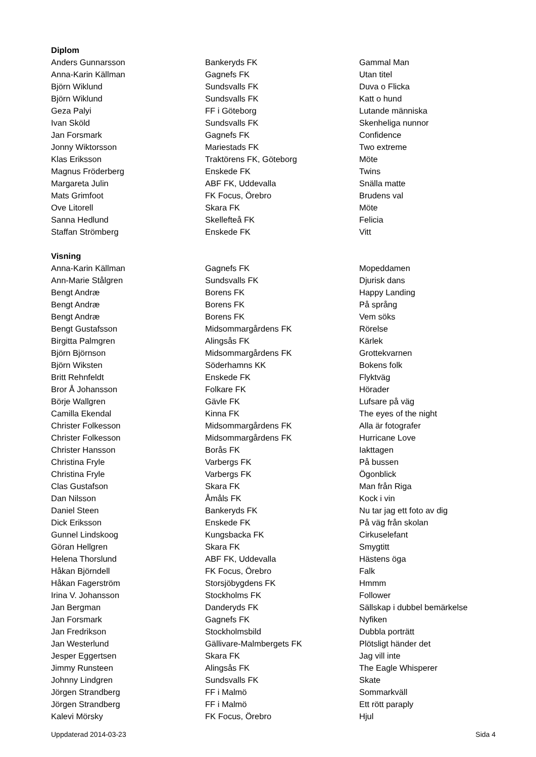| Diplom | | |
| --- | --- | --- |
| Anders Gunnarsson | Bankeryds FK | Gammal Man |
| Anna-Karin Källman | Gagnefs FK | Utan titel |
| Björn Wiklund | Sundsvalls FK | Duva o Flicka |
| Björn Wiklund | Sundsvalls FK | Katt o hund |
| Geza Palyi | FF i Göteborg | Lutande människa |
| Ivan Sköld | Sundsvalls FK | Skenheliga nunnor |
| Jan Forsmark | Gagnefs FK | Confidence |
| Jonny Wiktorsson | Mariestads FK | Two extreme |
| Klas Eriksson | Traktörens FK, Göteborg | Möte |
| Magnus Fröderberg | Enskede FK | Twins |
| Margareta Julin | ABF FK, Uddevalla | Snälla matte |
| Mats Grimfoot | FK Focus, Örebro | Brudens val |
| Ove Litorell | Skara FK | Möte |
| Sanna Hedlund | Skellefteå FK | Felicia |
| Staffan Strömberg | Enskede FK | Vitt |
| Visning | | |
| Anna-Karin Källman | Gagnefs FK | Mopeddamen |
| Ann-Marie Stålgren | Sundsvalls FK | Djurisk dans |
| Bengt Andræ | Borens FK | Happy Landing |
| Bengt Andræ | Borens FK | På språng |
| Bengt Andræ | Borens FK | Vem söks |
| Bengt Gustafsson | Midsommargårdens FK | Rörelse |
| Birgitta Palmgren | Alingsås FK | Kärlek |
| Björn Björnson | Midsommargårdens FK | Grottekvarnen |
| Björn Wiksten | Söderhamns KK | Bokens folk |
| Britt Rehnfeldt | Enskede FK | Flyktväg |
| Bror Å Johansson | Folkare FK | Hörader |
| Börje Wallgren | Gävle FK | Lufsare på väg |
| Camilla Ekendal | Kinna FK | The eyes of the night |
| Christer Folkesson | Midsommargårdens FK | Alla är fotografer |
| Christer Folkesson | Midsommargårdens FK | Hurricane Love |
| Christer Hansson | Borås FK | Iakttagen |
| Christina Fryle | Varbergs FK | På bussen |
| Christina Fryle | Varbergs FK | Ögonblick |
| Clas Gustafson | Skara FK | Man från Riga |
| Dan Nilsson | Åmåls FK | Kock i vin |
| Daniel Steen | Bankeryds FK | Nu tar jag ett foto av dig |
| Dick Eriksson | Enskede FK | På väg från skolan |
| Gunnel Lindskoog | Kungsbacka FK | Cirkuselefant |
| Göran Hellgren | Skara FK | Smygtitt |
| Helena Thorslund | ABF FK, Uddevalla | Hästens öga |
| Håkan Björndell | FK Focus, Örebro | Falk |
| Håkan Fagerström | Storsjöbygdens FK | Hmmm |
| Irina V. Johansson | Stockholms FK | Follower |
| Jan Bergman | Danderyds FK | Sällskap i dubbel bemärkelse |
| Jan Forsmark | Gagnefs FK | Nyfiken |
| Jan Fredrikson | Stockholmsbild | Dubbla porträtt |
| Jan Westerlund | Gällivare-Malmbergets FK | Plötsligt händer det |
| Jesper Eggertsen | Skara FK | Jag vill inte |
| Jimmy Runsteen | Alingsås FK | The Eagle Whisperer |
| Johnny Lindgren | Sundsvalls FK | Skate |
| Jörgen Strandberg | FF i Malmö | Sommarkväll |
| Jörgen Strandberg | FF i Malmö | Ett rött paraply |
| Kalevi Mörsky | FK Focus, Örebro | Hjul |
Uppdaterad 2014-03-23 Sida 4